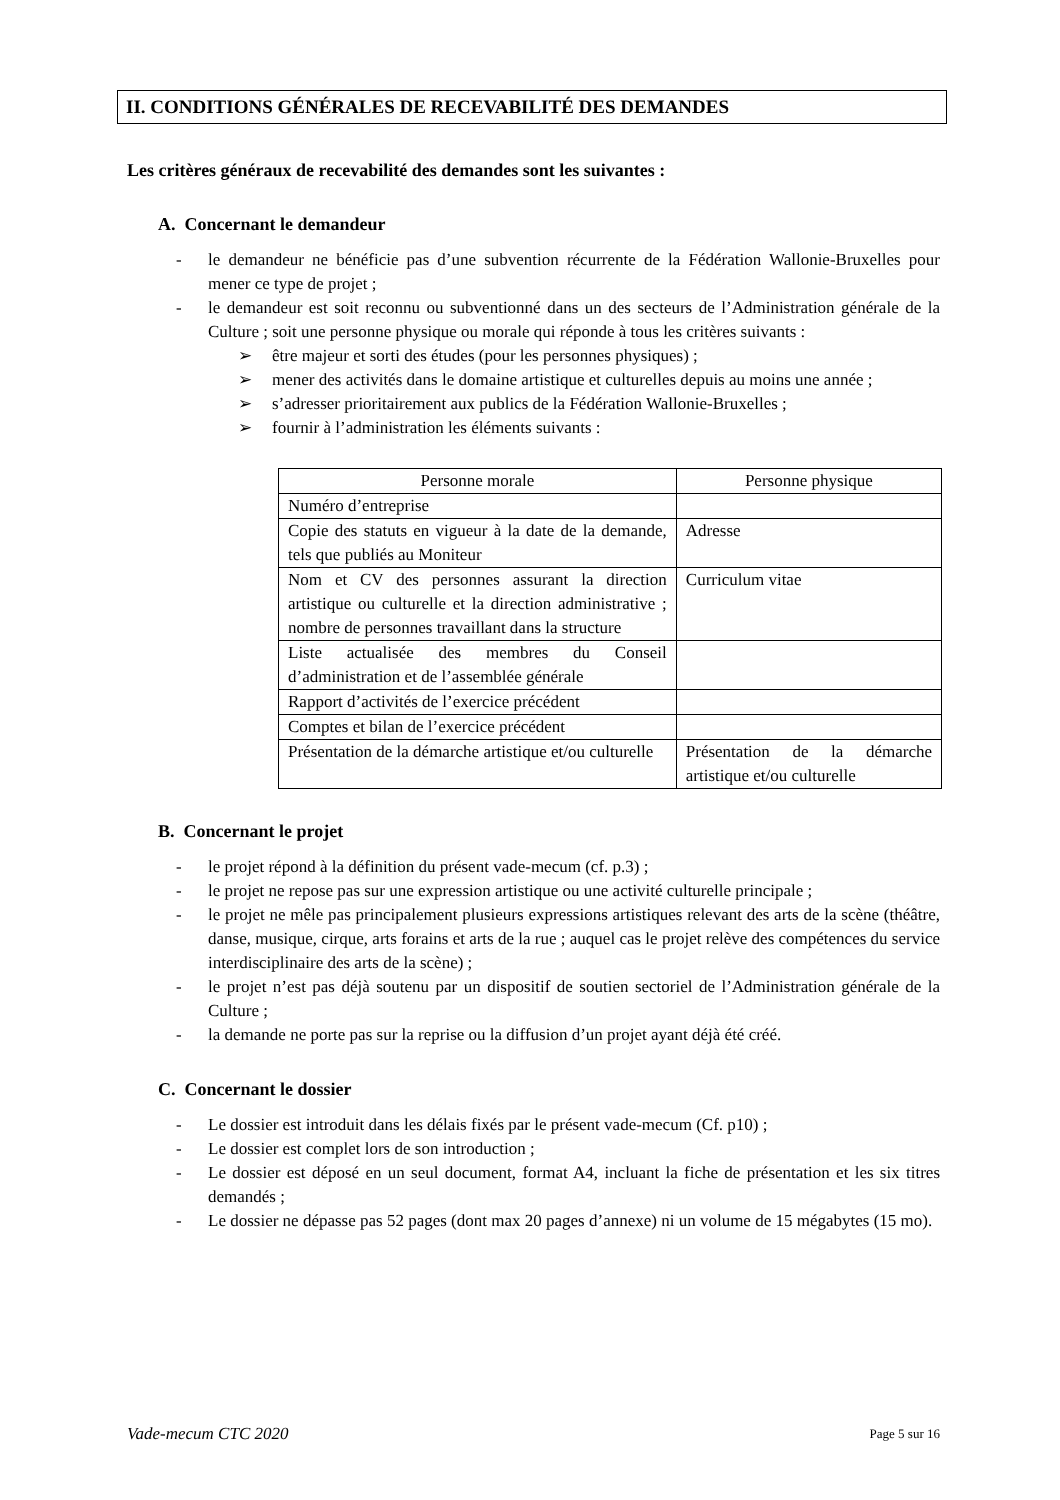II. CONDITIONS GÉNÉRALES DE RECEVABILITÉ DES DEMANDES
Les critères généraux de recevabilité des demandes sont les suivantes :
A. Concernant le demandeur
- le demandeur ne bénéficie pas d’une subvention récurrente de la Fédération Wallonie-Bruxelles pour mener ce type de projet ;
- le demandeur est soit reconnu ou subventionné dans un des secteurs de l’Administration générale de la Culture ; soit une personne physique ou morale qui réponde à tous les critères suivants :
➢ être majeur et sorti des études (pour les personnes physiques) ;
➢ mener des activités dans le domaine artistique et culturelles depuis au moins une année ;
➢ s’adresser prioritairement aux publics de la Fédération Wallonie-Bruxelles ;
➢ fournir à l’administration les éléments suivants :
| Personne morale | Personne physique |
| --- | --- |
| Numéro d’entreprise | |
| Copie des statuts en vigueur à la date de la demande, tels que publiés au Moniteur | Adresse |
| Nom et CV des personnes assurant la direction artistique ou culturelle et la direction administrative ; nombre de personnes travaillant dans la structure | Curriculum vitae |
| Liste actualisée des membres du Conseil d’administration et de l’assemblée générale | |
| Rapport d’activités de l’exercice précédent | |
| Comptes et bilan de l’exercice précédent | |
| Présentation de la démarche artistique et/ou culturelle | Présentation de la démarche artistique et/ou culturelle |
B. Concernant le projet
- le projet répond à la définition du présent vade-mecum (cf. p.3) ;
- le projet ne repose pas sur une expression artistique ou une activité culturelle principale ;
- le projet ne mêle pas principalement plusieurs expressions artistiques relevant des arts de la scène (théâtre, danse, musique, cirque, arts forains et arts de la rue ; auquel cas le projet relève des compétences du service interdisciplinaire des arts de la scène) ;
- le projet n’est pas déjà soutenu par un dispositif de soutien sectoriel de l’Administration générale de la Culture ;
- la demande ne porte pas sur la reprise ou la diffusion d’un projet ayant déjà été créé.
C. Concernant le dossier
- Le dossier est introduit dans les délais fixés par le présent vade-mecum (Cf. p10) ;
- Le dossier est complet lors de son introduction ;
- Le dossier est déposé en un seul document, format A4, incluant la fiche de présentation et les six titres demandés ;
- Le dossier ne dépasse pas 52 pages (dont max 20 pages d’annexe) ni un volume de 15 mégabytes (15 mo).
Vade-mecum CTC 2020 Page 5 sur 16